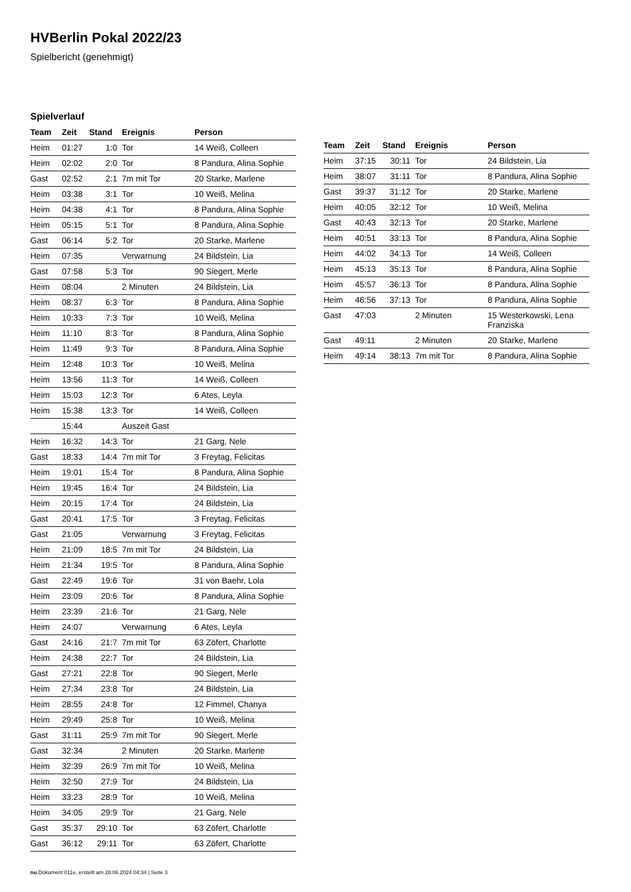HVBerlin Pokal 2022/23
Spielbericht (genehmigt)
Spielverlauf
| Team | Zeit | Stand | Ereignis | Person |
| --- | --- | --- | --- | --- |
| Heim | 01:27 | 1:0 | Tor | 14 Weiß, Colleen |
| Heim | 02:02 | 2:0 | Tor | 8 Pandura, Alina Sophie |
| Gast | 02:52 | 2:1 | 7m mit Tor | 20 Starke, Marlene |
| Heim | 03:38 | 3:1 | Tor | 10 Weiß, Melina |
| Heim | 04:38 | 4:1 | Tor | 8 Pandura, Alina Sophie |
| Heim | 05:15 | 5:1 | Tor | 8 Pandura, Alina Sophie |
| Gast | 06:14 | 5:2 | Tor | 20 Starke, Marlene |
| Heim | 07:35 | | Verwarnung | 24 Bildstein, Lia |
| Gast | 07:58 | 5:3 | Tor | 90 Siegert, Merle |
| Heim | 08:04 | | 2 Minuten | 24 Bildstein, Lia |
| Heim | 08:37 | 6:3 | Tor | 8 Pandura, Alina Sophie |
| Heim | 10:33 | 7:3 | Tor | 10 Weiß, Melina |
| Heim | 11:10 | 8:3 | Tor | 8 Pandura, Alina Sophie |
| Heim | 11:49 | 9:3 | Tor | 8 Pandura, Alina Sophie |
| Heim | 12:48 | 10:3 | Tor | 10 Weiß, Melina |
| Heim | 13:56 | 11:3 | Tor | 14 Weiß, Colleen |
| Heim | 15:03 | 12:3 | Tor | 6 Ates, Leyla |
| Heim | 15:38 | 13:3 | Tor | 14 Weiß, Colleen |
| | 15:44 | | Auszeit Gast | |
| Heim | 16:32 | 14:3 | Tor | 21 Garg, Nele |
| Gast | 18:33 | 14:4 | 7m mit Tor | 3 Freytag, Felicitas |
| Heim | 19:01 | 15:4 | Tor | 8 Pandura, Alina Sophie |
| Heim | 19:45 | 16:4 | Tor | 24 Bildstein, Lia |
| Heim | 20:15 | 17:4 | Tor | 24 Bildstein, Lia |
| Gast | 20:41 | 17:5 | Tor | 3 Freytag, Felicitas |
| Gast | 21:05 | | Verwarnung | 3 Freytag, Felicitas |
| Heim | 21:09 | 18:5 | 7m mit Tor | 24 Bildstein, Lia |
| Heim | 21:34 | 19:5 | Tor | 8 Pandura, Alina Sophie |
| Gast | 22:49 | 19:6 | Tor | 31 von Baehr, Lola |
| Heim | 23:09 | 20:6 | Tor | 8 Pandura, Alina Sophie |
| Heim | 23:39 | 21:6 | Tor | 21 Garg, Nele |
| Heim | 24:07 | | Verwarnung | 6 Ates, Leyla |
| Gast | 24:16 | 21:7 | 7m mit Tor | 63 Zöfert, Charlotte |
| Heim | 24:38 | 22:7 | Tor | 24 Bildstein, Lia |
| Gast | 27:21 | 22:8 | Tor | 90 Siegert, Merle |
| Heim | 27:34 | 23:8 | Tor | 24 Bildstein, Lia |
| Heim | 28:55 | 24:8 | Tor | 12 Fimmel, Chanya |
| Heim | 29:49 | 25:8 | Tor | 10 Weiß, Melina |
| Gast | 31:11 | 25:9 | 7m mit Tor | 90 Siegert, Merle |
| Gast | 32:34 | | 2 Minuten | 20 Starke, Marlene |
| Heim | 32:39 | 26:9 | 7m mit Tor | 10 Weiß, Melina |
| Heim | 32:50 | 27:9 | Tor | 24 Bildstein, Lia |
| Heim | 33:23 | 28:9 | Tor | 10 Weiß, Melina |
| Heim | 34:05 | 29:9 | Tor | 21 Garg, Nele |
| Gast | 35:37 | 29:10 | Tor | 63 Zöfert, Charlotte |
| Gast | 36:12 | 29:11 | Tor | 63 Zöfert, Charlotte |
| Team | Zeit | Stand | Ereignis | Person |
| --- | --- | --- | --- | --- |
| Heim | 37:15 | 30:11 | Tor | 24 Bildstein, Lia |
| Heim | 38:07 | 31:11 | Tor | 8 Pandura, Alina Sophie |
| Gast | 39:37 | 31:12 | Tor | 20 Starke, Marlene |
| Heim | 40:05 | 32:12 | Tor | 10 Weiß, Melina |
| Gast | 40:43 | 32:13 | Tor | 20 Starke, Marlene |
| Heim | 40:51 | 33:13 | Tor | 8 Pandura, Alina Sophie |
| Heim | 44:02 | 34:13 | Tor | 14 Weiß, Colleen |
| Heim | 45:13 | 35:13 | Tor | 8 Pandura, Alina Sophie |
| Heim | 45:57 | 36:13 | Tor | 8 Pandura, Alina Sophie |
| Heim | 46:56 | 37:13 | Tor | 8 Pandura, Alina Sophie |
| Gast | 47:03 | | 2 Minuten | 15 Westerkowski, Lena Franziska |
| Gast | 49:11 | | 2 Minuten | 20 Starke, Marlene |
| Heim | 49:14 | 38:13 | 7m mit Tor | 8 Pandura, Alina Sophie |
nu.Dokument 011e, erstellt am 28.06.2024 04:34 | Seite 3